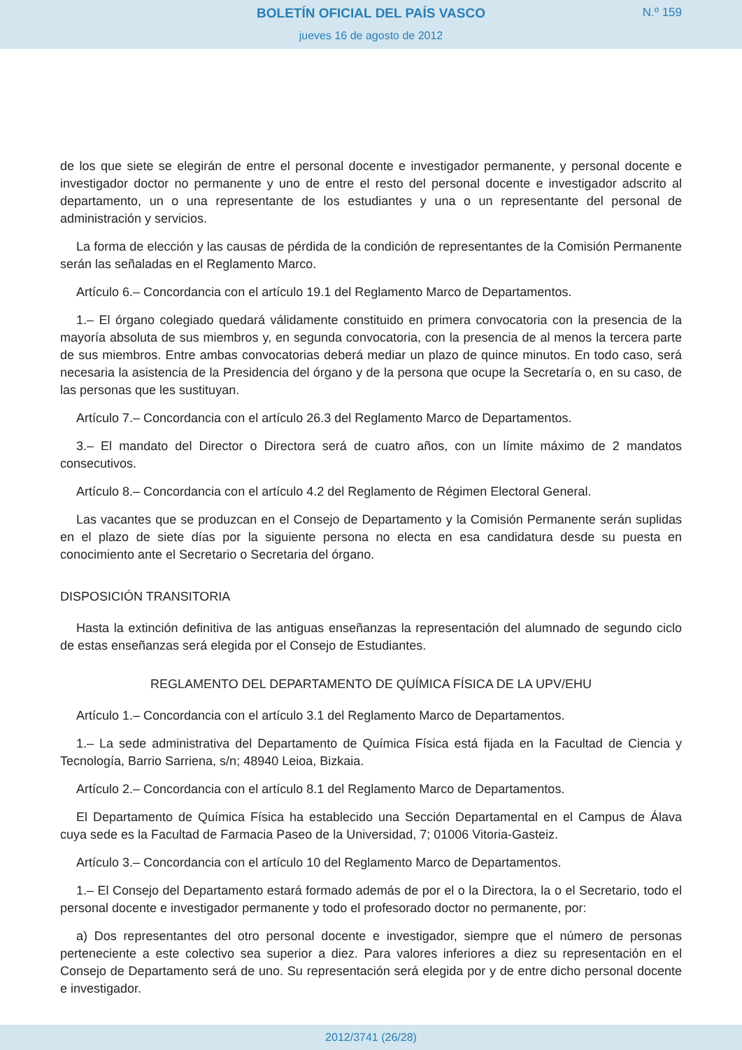BOLETÍN OFICIAL DEL PAÍS VASCO
N.º 159
jueves 16 de agosto de 2012
de los que siete se elegirán de entre el personal docente e investigador permanente, y personal docente e investigador doctor no permanente y uno de entre el resto del personal docente e investigador adscrito al departamento, un o una representante de los estudiantes y una o un representante del personal de administración y servicios.
La forma de elección y las causas de pérdida de la condición de representantes de la Comisión Permanente serán las señaladas en el Reglamento Marco.
Artículo 6.– Concordancia con el artículo 19.1 del Reglamento Marco de Departamentos.
1.– El órgano colegiado quedará válidamente constituido en primera convocatoria con la presencia de la mayoría absoluta de sus miembros y, en segunda convocatoria, con la presencia de al menos la tercera parte de sus miembros. Entre ambas convocatorias deberá mediar un plazo de quince minutos. En todo caso, será necesaria la asistencia de la Presidencia del órgano y de la persona que ocupe la Secretaría o, en su caso, de las personas que les sustituyan.
Artículo 7.– Concordancia con el artículo 26.3 del Reglamento Marco de Departamentos.
3.– El mandato del Director o Directora será de cuatro años, con un límite máximo de 2 mandatos consecutivos.
Artículo 8.– Concordancia con el artículo 4.2 del Reglamento de Régimen Electoral General.
Las vacantes que se produzcan en el Consejo de Departamento y la Comisión Permanente serán suplidas en el plazo de siete días por la siguiente persona no electa en esa candidatura desde su puesta en conocimiento ante el Secretario o Secretaria del órgano.
DISPOSICIÓN TRANSITORIA
Hasta la extinción definitiva de las antiguas enseñanzas la representación del alumnado de segundo ciclo de estas enseñanzas será elegida por el Consejo de Estudiantes.
REGLAMENTO DEL DEPARTAMENTO DE QUÍMICA FÍSICA DE LA UPV/EHU
Artículo 1.– Concordancia con el artículo 3.1 del Reglamento Marco de Departamentos.
1.– La sede administrativa del Departamento de Química Física está fijada en la Facultad de Ciencia y Tecnología, Barrio Sarriena, s/n; 48940 Leioa, Bizkaia.
Artículo 2.– Concordancia con el artículo 8.1 del Reglamento Marco de Departamentos.
El Departamento de Química Física ha establecido una Sección Departamental en el Campus de Álava cuya sede es la Facultad de Farmacia Paseo de la Universidad, 7; 01006 Vitoria-Gasteiz.
Artículo 3.– Concordancia con el artículo 10 del Reglamento Marco de Departamentos.
1.– El Consejo del Departamento estará formado además de por el o la Directora, la o el Secretario, todo el personal docente e investigador permanente y todo el profesorado doctor no permanente, por:
a) Dos representantes del otro personal docente e investigador, siempre que el número de personas perteneciente a este colectivo sea superior a diez. Para valores inferiores a diez su representación en el Consejo de Departamento será de uno. Su representación será elegida por y de entre dicho personal docente e investigador.
2012/3741 (26/28)